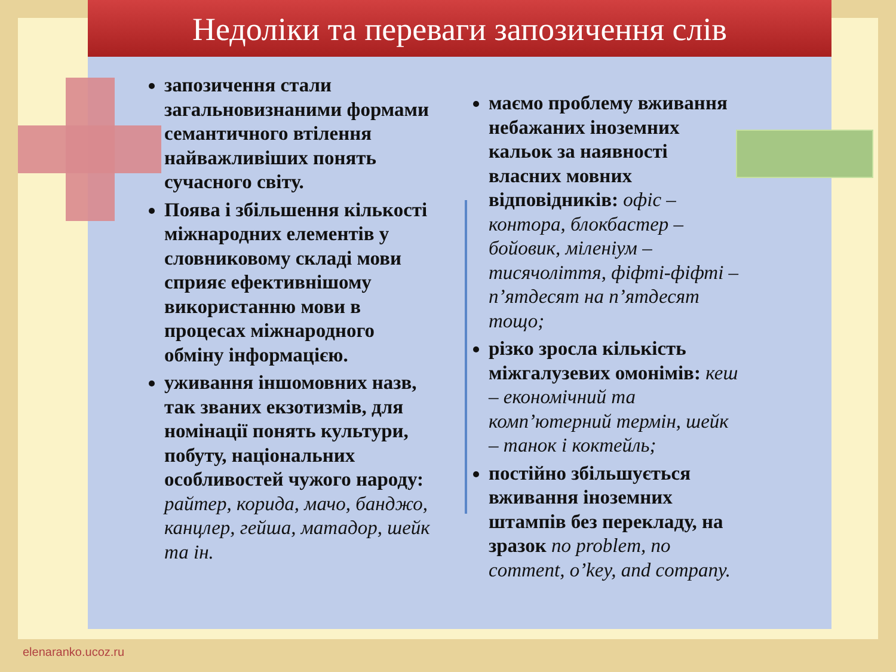Недоліки та переваги запозичення слів
запозичення стали загальновизнаними формами семантичного втілення найважливіших понять сучасного світу.
Поява і збільшення кількості міжнародних елементів у словниковому складі мови сприяє ефективнішому використанню мови в процесах міжнародного обміну інформацією.
уживання іншомовних назв, так званих екзотизмів, для номінації понять культури, побуту, національних особливостей чужого народу: райтер, корида, мачо, банджо, канцлер, гейша, матадор, шейк та ін.
маємо проблему вживання небажаних іноземних кальок за наявності власних мовних відповідників: офіс – контора, блокбастер – бойовик, міленіум – тисячоліття, фіфті-фіфті – п’ятдесят на п’ятдесят тощо;
різко зросла кількість міжгалузевих омонімів: кеш – економічний та комп’ютерний термін, шейк – танок і коктейль;
постійно збільшується вживання іноземних штампів без перекладу, на зразок no problem, no comment, o’key, and company.
elenaranko.ucoz.ru